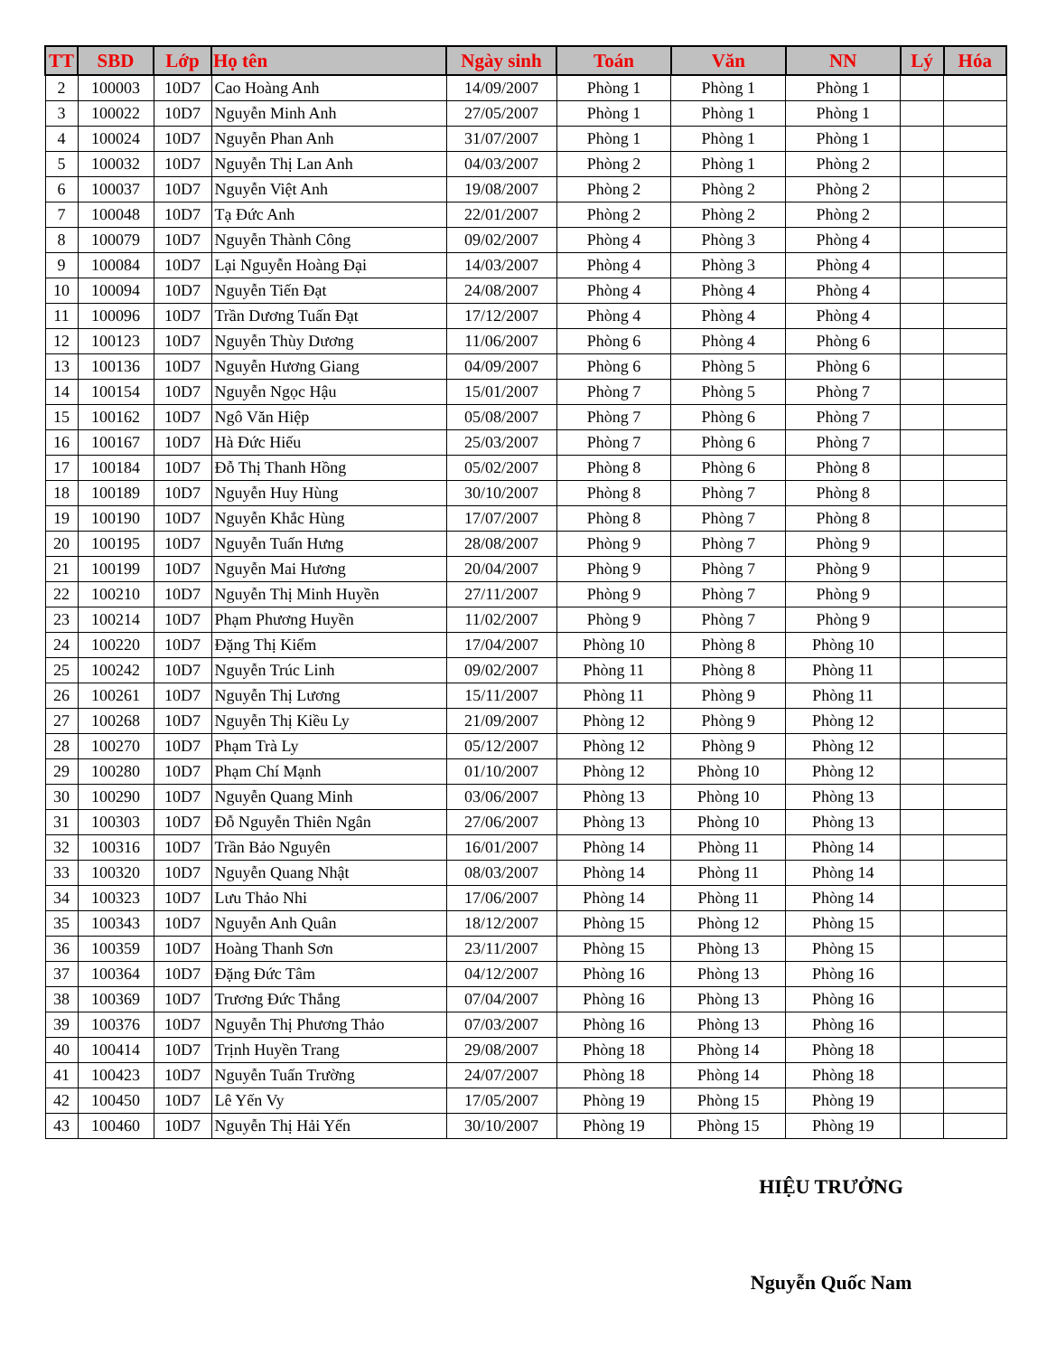| TT | SBD | Lớp | Họ tên | Ngày sinh | Toán | Văn | NN | Lý | Hóa |
| --- | --- | --- | --- | --- | --- | --- | --- | --- | --- |
| 2 | 100003 | 10D7 | Cao Hoàng Anh | 14/09/2007 | Phòng 1 | Phòng 1 | Phòng 1 | | |
| 3 | 100022 | 10D7 | Nguyễn Minh Anh | 27/05/2007 | Phòng 1 | Phòng 1 | Phòng 1 | | |
| 4 | 100024 | 10D7 | Nguyễn Phan Anh | 31/07/2007 | Phòng 1 | Phòng 1 | Phòng 1 | | |
| 5 | 100032 | 10D7 | Nguyễn Thị Lan Anh | 04/03/2007 | Phòng 2 | Phòng 1 | Phòng 2 | | |
| 6 | 100037 | 10D7 | Nguyễn Việt Anh | 19/08/2007 | Phòng 2 | Phòng 2 | Phòng 2 | | |
| 7 | 100048 | 10D7 | Tạ Đức Anh | 22/01/2007 | Phòng 2 | Phòng 2 | Phòng 2 | | |
| 8 | 100079 | 10D7 | Nguyễn Thành Công | 09/02/2007 | Phòng 4 | Phòng 3 | Phòng 4 | | |
| 9 | 100084 | 10D7 | Lại Nguyễn Hoàng Đại | 14/03/2007 | Phòng 4 | Phòng 3 | Phòng 4 | | |
| 10 | 100094 | 10D7 | Nguyễn Tiến Đạt | 24/08/2007 | Phòng 4 | Phòng 4 | Phòng 4 | | |
| 11 | 100096 | 10D7 | Trần Dương Tuấn Đạt | 17/12/2007 | Phòng 4 | Phòng 4 | Phòng 4 | | |
| 12 | 100123 | 10D7 | Nguyễn Thùy Dương | 11/06/2007 | Phòng 6 | Phòng 4 | Phòng 6 | | |
| 13 | 100136 | 10D7 | Nguyễn Hương Giang | 04/09/2007 | Phòng 6 | Phòng 5 | Phòng 6 | | |
| 14 | 100154 | 10D7 | Nguyễn Ngọc Hậu | 15/01/2007 | Phòng 7 | Phòng 5 | Phòng 7 | | |
| 15 | 100162 | 10D7 | Ngô Văn Hiệp | 05/08/2007 | Phòng 7 | Phòng 6 | Phòng 7 | | |
| 16 | 100167 | 10D7 | Hà Đức Hiếu | 25/03/2007 | Phòng 7 | Phòng 6 | Phòng 7 | | |
| 17 | 100184 | 10D7 | Đỗ Thị Thanh Hồng | 05/02/2007 | Phòng 8 | Phòng 6 | Phòng 8 | | |
| 18 | 100189 | 10D7 | Nguyễn Huy Hùng | 30/10/2007 | Phòng 8 | Phòng 7 | Phòng 8 | | |
| 19 | 100190 | 10D7 | Nguyễn Khắc Hùng | 17/07/2007 | Phòng 8 | Phòng 7 | Phòng 8 | | |
| 20 | 100195 | 10D7 | Nguyễn Tuấn Hưng | 28/08/2007 | Phòng 9 | Phòng 7 | Phòng 9 | | |
| 21 | 100199 | 10D7 | Nguyễn Mai Hương | 20/04/2007 | Phòng 9 | Phòng 7 | Phòng 9 | | |
| 22 | 100210 | 10D7 | Nguyễn Thị Minh Huyền | 27/11/2007 | Phòng 9 | Phòng 7 | Phòng 9 | | |
| 23 | 100214 | 10D7 | Phạm Phương Huyền | 11/02/2007 | Phòng 9 | Phòng 7 | Phòng 9 | | |
| 24 | 100220 | 10D7 | Đặng Thị Kiểm | 17/04/2007 | Phòng 10 | Phòng 8 | Phòng 10 | | |
| 25 | 100242 | 10D7 | Nguyễn Trúc Linh | 09/02/2007 | Phòng 11 | Phòng 8 | Phòng 11 | | |
| 26 | 100261 | 10D7 | Nguyễn Thị Lương | 15/11/2007 | Phòng 11 | Phòng 9 | Phòng 11 | | |
| 27 | 100268 | 10D7 | Nguyễn Thị Kiều Ly | 21/09/2007 | Phòng 12 | Phòng 9 | Phòng 12 | | |
| 28 | 100270 | 10D7 | Phạm Trà Ly | 05/12/2007 | Phòng 12 | Phòng 9 | Phòng 12 | | |
| 29 | 100280 | 10D7 | Phạm Chí Mạnh | 01/10/2007 | Phòng 12 | Phòng 10 | Phòng 12 | | |
| 30 | 100290 | 10D7 | Nguyễn Quang Minh | 03/06/2007 | Phòng 13 | Phòng 10 | Phòng 13 | | |
| 31 | 100303 | 10D7 | Đỗ Nguyễn Thiên Ngân | 27/06/2007 | Phòng 13 | Phòng 10 | Phòng 13 | | |
| 32 | 100316 | 10D7 | Trần Bảo Nguyên | 16/01/2007 | Phòng 14 | Phòng 11 | Phòng 14 | | |
| 33 | 100320 | 10D7 | Nguyễn Quang Nhật | 08/03/2007 | Phòng 14 | Phòng 11 | Phòng 14 | | |
| 34 | 100323 | 10D7 | Lưu Thảo Nhi | 17/06/2007 | Phòng 14 | Phòng 11 | Phòng 14 | | |
| 35 | 100343 | 10D7 | Nguyễn Anh Quân | 18/12/2007 | Phòng 15 | Phòng 12 | Phòng 15 | | |
| 36 | 100359 | 10D7 | Hoàng Thanh Sơn | 23/11/2007 | Phòng 15 | Phòng 13 | Phòng 15 | | |
| 37 | 100364 | 10D7 | Đặng Đức Tâm | 04/12/2007 | Phòng 16 | Phòng 13 | Phòng 16 | | |
| 38 | 100369 | 10D7 | Trương Đức Thắng | 07/04/2007 | Phòng 16 | Phòng 13 | Phòng 16 | | |
| 39 | 100376 | 10D7 | Nguyễn Thị Phương Thảo | 07/03/2007 | Phòng 16 | Phòng 13 | Phòng 16 | | |
| 40 | 100414 | 10D7 | Trịnh Huyền Trang | 29/08/2007 | Phòng 18 | Phòng 14 | Phòng 18 | | |
| 41 | 100423 | 10D7 | Nguyễn Tuấn Trường | 24/07/2007 | Phòng 18 | Phòng 14 | Phòng 18 | | |
| 42 | 100450 | 10D7 | Lê Yến Vy | 17/05/2007 | Phòng 19 | Phòng 15 | Phòng 19 | | |
| 43 | 100460 | 10D7 | Nguyễn Thị Hải Yến | 30/10/2007 | Phòng 19 | Phòng 15 | Phòng 19 | | |
HIỆU TRƯỞNG
Nguyễn Quốc Nam